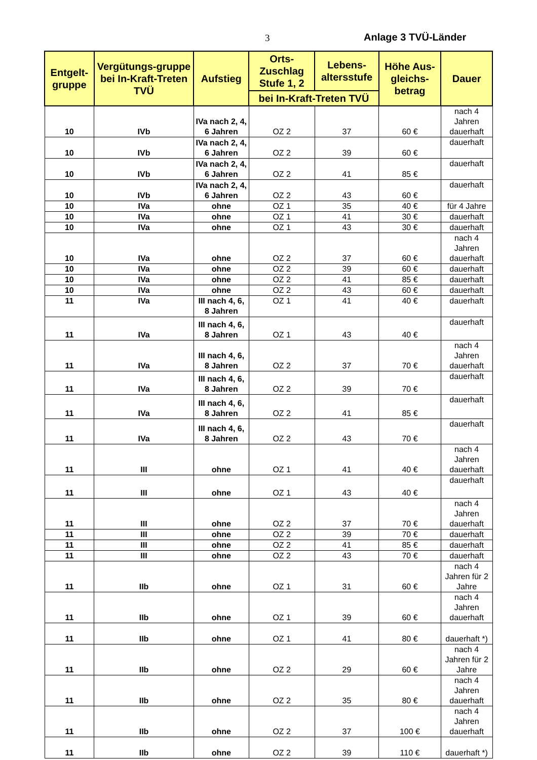3 Anlage 3 TVÜ-Länder
| Entgelt-gruppe | Vergütungs-gruppe bei In-Kraft-Treten TVÜ | Aufstieg | Orts-Zuschlag Stufe 1, 2 | Lebens-altersstufe | Höhe Aus-gleichs-betrag | Dauer |
| --- | --- | --- | --- | --- | --- | --- |
| | | | bei In-Kraft-Treten TVÜ | | | |
| 10 | IVb | IVa nach 2, 4, 6 Jahren | OZ 2 | 37 | 60 € | nach 4 Jahren dauerhaft |
| 10 | IVb | IVa nach 2, 4, 6 Jahren | OZ 2 | 39 | 60 € | dauerhaft |
| 10 | IVb | IVa nach 2, 4, 6 Jahren | OZ 2 | 41 | 85 € | dauerhaft |
| 10 | IVb | IVa nach 2, 4, 6 Jahren | OZ 2 | 43 | 60 € | dauerhaft |
| 10 | IVa | ohne | OZ 1 | 35 | 40 € | für 4 Jahre |
| 10 | IVa | ohne | OZ 1 | 41 | 30 € | dauerhaft |
| 10 | IVa | ohne | OZ 1 | 43 | 30 € | dauerhaft |
| 10 | IVa | ohne | OZ 2 | 37 | 60 € | nach 4 Jahren dauerhaft |
| 10 | IVa | ohne | OZ 2 | 39 | 60 € | dauerhaft |
| 10 | IVa | ohne | OZ 2 | 41 | 85 € | dauerhaft |
| 10 | IVa | ohne | OZ 2 | 43 | 60 € | dauerhaft |
| 11 | IVa | III nach 4, 6, 8 Jahren | OZ 1 | 41 | 40 € | dauerhaft |
| 11 | IVa | III nach 4, 6, 8 Jahren | OZ 1 | 43 | 40 € | dauerhaft |
| 11 | IVa | III nach 4, 6, 8 Jahren | OZ 2 | 37 | 70 € | nach 4 Jahren dauerhaft |
| 11 | IVa | III nach 4, 6, 8 Jahren | OZ 2 | 39 | 70 € | dauerhaft |
| 11 | IVa | III nach 4, 6, 8 Jahren | OZ 2 | 41 | 85 € | dauerhaft |
| 11 | IVa | III nach 4, 6, 8 Jahren | OZ 2 | 43 | 70 € | dauerhaft |
| 11 | III | ohne | OZ 1 | 41 | 40 € | nach 4 Jahren dauerhaft |
| 11 | III | ohne | OZ 1 | 43 | 40 € | dauerhaft |
| 11 | III | ohne | OZ 2 | 37 | 70 € | nach 4 Jahren dauerhaft |
| 11 | III | ohne | OZ 2 | 39 | 70 € | dauerhaft |
| 11 | III | ohne | OZ 2 | 41 | 85 € | dauerhaft |
| 11 | III | ohne | OZ 2 | 43 | 70 € | dauerhaft |
| 11 | IIb | ohne | OZ 1 | 31 | 60 € | nach 4 Jahren für 2 Jahre |
| 11 | IIb | ohne | OZ 1 | 39 | 60 € | nach 4 Jahren dauerhaft |
| 11 | IIb | ohne | OZ 1 | 41 | 80 € | dauerhaft *) |
| 11 | IIb | ohne | OZ 2 | 29 | 60 € | nach 4 Jahren für 2 Jahre |
| 11 | IIb | ohne | OZ 2 | 35 | 80 € | nach 4 Jahren dauerhaft |
| 11 | IIb | ohne | OZ 2 | 37 | 100 € | nach 4 Jahren dauerhaft |
| 11 | IIb | ohne | OZ 2 | 39 | 110 € | dauerhaft *) |